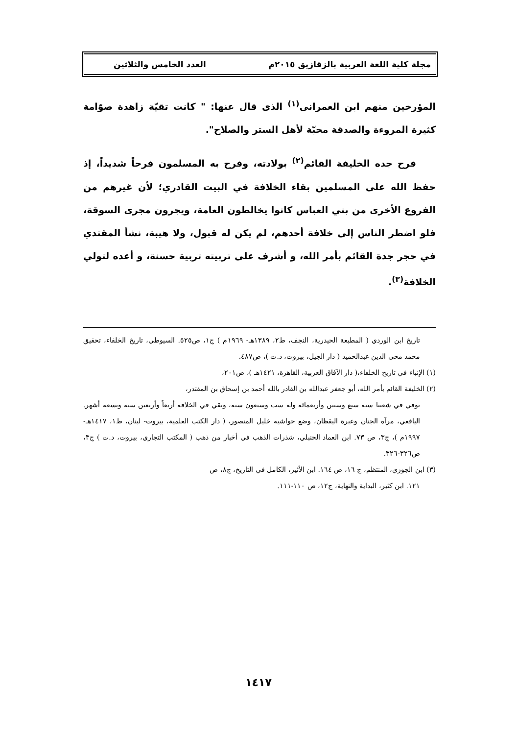مجلة كلية اللغة العربية بالزقازيق ٢٠١٥م العدد الخامس والثلاثين
المؤرخين منهم ابن العمرانى<sup>(١)</sup> الذى قال عنها: " كانت تقيّة زاهدة صوّامة كثيرة المروءة والصدقة محبّة لأهل الستر والصلاح".
فرح جده الخليفة القائم<sup>(٢)</sup> بولادته، وفرح به المسلمون فرحاً شديداً، إذ حفظ الله على المسلمين بقاء الخلافة في البيت القادري؛ لأن غيرهم من الفروع الأخرى من بني العباس كانوا يخالطون العامة، ويجرون مجرى السوقة، فلو اضطر الناس إلى خلافة أحدهم، لم يكن له قبول، ولا هيبة، نشأ المقتدي في حجر جدة القائم بأمر الله، و أشرف على تربيته تربية حسنة، و أعده لتولي الخلافة<sup>(٣)</sup>.
تاريخ ابن الوردي ( المطبعة الحيدرية، النجف، ط٢، ١٣٨٩هـ- ١٩٦٩م ) ج١، ص٥٢٥. السيوطي، تاريخ الخلفاء، تحقيق محمد محي الدين عبدالحميد ( دار الجيل، بيروت، د.ت )، ص٤٨٧.
(١) الإنباء في تاريخ الخلفاء،( دار الآفاق العربية، القاهرة، ١٤٢١هـ )، ص٢٠١،
(٢) الخليفة القائم بأمر الله، أبو جعفر عبدالله بن القادر بالله أحمد بن إسحاق بن المقتدر،
توفي في شعبنا سنة سبع وستين وأربعمائة وله ست وسبعون سنة، وبقي في الخلافة أربعاً وأربعين سنة وتسعة أشهر. اليافعي، مرآه الجنان وعبرة اليقظان، وضع حواشيه خليل المنصور، ( دار الكتب العلمية، بيروت- لبنان، ط١، ١٤١٧هـ- ١٩٩٧م )، ج٣، ص ٧٣. ابن العماد الحنبلي، شذرات الذهب في أخبار من ذهب ( المكتب التجاري، بيروت، د.ت ) ج٣، ص٣٢٦-٣٢٦.
(٣) ابن الجوزي، المنتظم، ج ١٦، ص ١٦٤. ابن الأثير، الكامل في التاريخ، ج٨، ص
١٢١. ابن كثير، البداية والنهاية، ج١٢، ص ١١٠-١١١.
١٤١٧